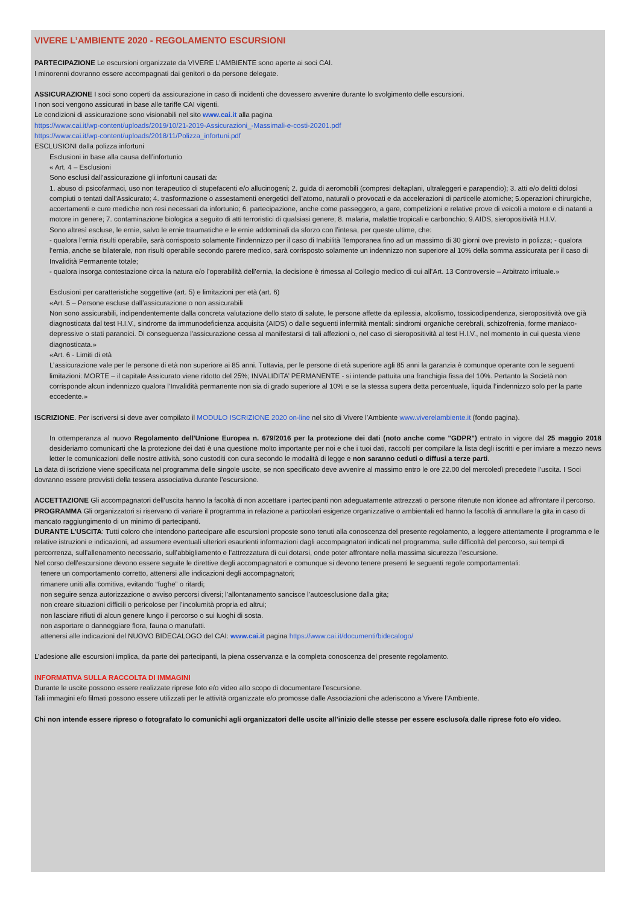VIVERE L’AMBIENTE 2020 - REGOLAMENTO ESCURSIONI
PARTECIPAZIONE Le escursioni organizzate da VIVERE L’AMBIENTE sono aperte ai soci CAI.
I minorenni dovranno essere accompagnati dai genitori o da persone delegate.
ASSICURAZIONE I soci sono coperti da assicurazione in caso di incidenti che dovessero avvenire durante lo svolgimento delle escursioni.
I non soci vengono assicurati in base alle tariffe CAI vigenti.
Le condizioni di assicurazione sono visionabili nel sito www.cai.it alla pagina
https://www.cai.it/wp-content/uploads/2019/10/21-2019-Assicurazioni_-Massimali-e-costi-20201.pdf
https://www.cai.it/wp-content/uploads/2018/11/Polizza_infortuni.pdf
ESCLUSIONI dalla polizza infortuni
Esclusioni in base alla causa dell’infortunio
« Art. 4 – Esclusioni
Sono esclusi dall’assicurazione gli infortuni causati da:
1. abuso di psicofarmaci, uso non terapeutico di stupefacenti e/o allucinogeni; 2. guida di aeromobili (compresi deltaplani, ultraleggeri e parapendio); 3. atti e/o delitti dolosi compiuti o tentati dall’Assicurato; 4. trasformazione o assestamenti energetici dell’atomo, naturali o provocati e da accelerazioni di particelle atomiche; 5.operazioni chirurgiche, accertamenti e cure mediche non resi necessari da infortunio; 6. partecipazione, anche come passeggero, a gare, competizioni e relative prove di veicoli a motore e di natanti a motore in genere; 7. contaminazione biologica a seguito di atti terroristici di qualsiasi genere; 8. malaria, malattie tropicali e carbonchio; 9.AIDS, sieropositività H.I.V.
Sono altresì escluse, le ernie, salvo le ernie traumatiche e le ernie addominali da sforzo con l’intesa, per queste ultime, che:
- qualora l’ernia risulti operabile, sarà corrisposto solamente l’indennizzo per il caso di Inabilità Temporanea fino ad un massimo di 30 giorni ove previsto in polizza; - qualora l’ernia, anche se bilaterale, non risulti operabile secondo parere medico, sarà corrisposto solamente un indennizzo non superiore al 10% della somma assicurata per il caso di Invalidità Permanente totale;
- qualora insorga contestazione circa la natura e/o l’operabilità dell’ernia, la decisione è rimessa al Collegio medico di cui all’Art. 13 Controversie – Arbitrato irrituale.»
Esclusioni per caratteristiche soggettive (art. 5) e limitazioni per età (art. 6)
«Art. 5 – Persone escluse dall’assicurazione o non assicurabili
Non sono assicurabili, indipendentemente dalla concreta valutazione dello stato di salute, le persone affette da epilessia, alcolismo, tossicodipendenza, sieropositività ove già diagnosticata dal test H.I.V., sindrome da immunodeficienza acquisita (AIDS) o dalle seguenti infermità mentali: sindromi organiche cerebrali, schizofrenia, forme maniaco-depressive o stati paranoici. Di conseguenza l'assicurazione cessa al manifestarsi di tali affezioni o, nel caso di sieropositività al test H.I.V., nel momento in cui questa viene diagnosticata.»
«Art. 6 - Limiti di età
L’assicurazione vale per le persone di età non superiore ai 85 anni. Tuttavia, per le persone di età superiore agli 85 anni la garanzia è comunque operante con le seguenti limitazioni: MORTE – il capitale Assicurato viene ridotto del 25%; INVALIDITA’ PERMANENTE - si intende pattuita una franchigia fissa del 10%. Pertanto la Società non corrisponde alcun indennizzo qualora l’Invalidità permanente non sia di grado superiore al 10% e se la stessa supera detta percentuale, liquida l’indennizzo solo per la parte eccedente.»
ISCRIZIONE. Per iscriversi si deve aver compilato il MODULO ISCRIZIONE 2020 on-line nel sito di Vivere l’Ambiente www.viverelambiente.it (fondo pagina).
In ottemperanza al nuovo Regolamento dell'Unione Europea n. 679/2016 per la protezione dei dati (noto anche come "GDPR") entrato in vigore dal 25 maggio 2018 desideriamo comunicarti che la protezione dei dati è una questione molto importante per noi e che i tuoi dati, raccolti per compilare la lista degli iscritti e per inviare a mezzo news letter le comunicazioni delle nostre attività, sono custoditi con cura secondo le modalità di legge e non saranno ceduti o diffusi a terze parti.
La data di iscrizione viene specificata nel programma delle singole uscite, se non specificato deve avvenire al massimo entro le ore 22.00 del mercoledì precedete l’uscita. I Soci dovranno essere provvisti della tessera associativa durante l’escursione.
ACCETTAZIONE Gli accompagnatori dell’uscita hanno la facoltà di non accettare i partecipanti non adeguatamente attrezzati o persone ritenute non idonee ad affrontare il percorso.
PROGRAMMA Gli organizzatori si riservano di variare il programma in relazione a particolari esigenze organizzative o ambientali ed hanno la facoltà di annullare la gita in caso di mancato raggiungimento di un minimo di partecipanti.
DURANTE L’USCITA: Tutti coloro che intendono partecipare alle escursioni proposte sono tenuti alla conoscenza del presente regolamento, a leggere attentamente il programma e le relative istruzioni e indicazioni, ad assumere eventuali ulteriori esaurienti informazioni dagli accompagnatori indicati nel programma, sulle difficoltà del percorso, sui tempi di percorrenza, sull’allenamento necessario, sull’abbigliamento e l’attrezzatura di cui dotarsi, onde poter affrontare nella massima sicurezza l’escursione.
Nel corso dell’escursione devono essere seguite le direttive degli accompagnatori e comunque si devono tenere presenti le seguenti regole comportamentali:
tenere un comportamento corretto, attenersi alle indicazioni degli accompagnatori;
rimanere uniti alla comitiva, evitando “fughe” o ritardi;
non seguire senza autorizzazione o avviso percorsi diversi; l’allontanamento sancisce l’autoesclusione dalla gita;
non creare situazioni difficili o pericolose per l’incolumità propria ed altrui;
non lasciare rifiuti di alcun genere lungo il percorso o sui luoghi di sosta.
non asportare o danneggiare flora, fauna o manufatti.
attenersi alle indicazioni del NUOVO BIDECALOGO del CAI: www.cai.it pagina https://www.cai.it/documenti/bidecalogo/
L’adesione alle escursioni implica, da parte dei partecipanti, la piena osservanza e la completa conoscenza del presente regolamento.
INFORMATIVA SULLA RACCOLTA DI IMMAGINI
Durante le uscite possono essere realizzate riprese foto e/o video allo scopo di documentare l’escursione.
Tali immagini e/o filmati possono essere utilizzati per le attività organizzate e/o promosse dalle Associazioni che aderiscono a Vivere l’Ambiente.
Chi non intende essere ripreso o fotografato lo comunichi agli organizzatori delle uscite all’inizio delle stesse per essere escluso/a dalle riprese foto e/o video.